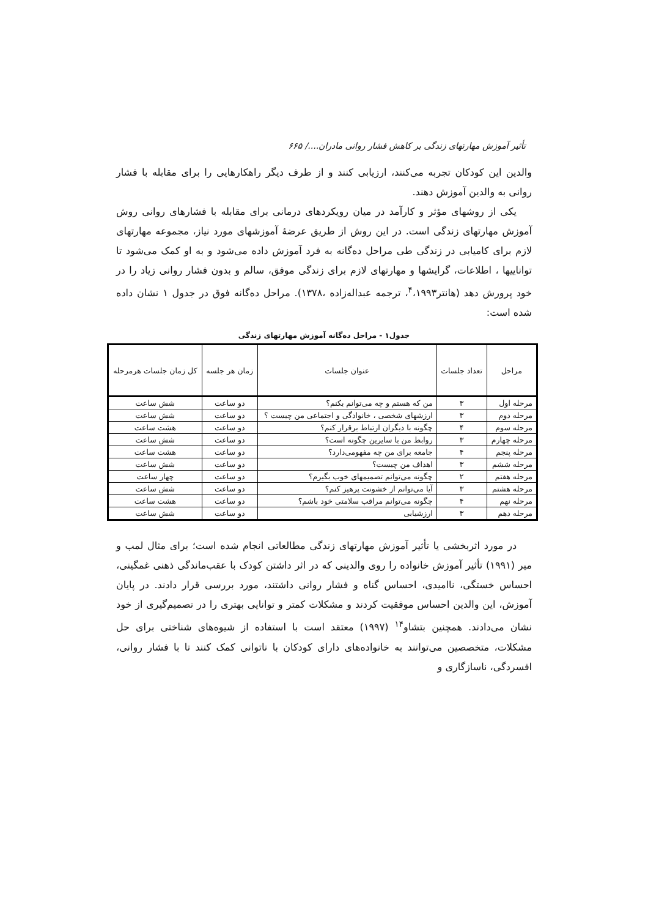تأثیر آموزش مهارتهای زندگی بر کاهش فشار روانی مادران..../ ۶۶۵
والدین این کودکان تجربه می‌کنند، ارزیابی کنند و از طرف دیگر راهکارهایی را برای مقابله با فشار روانی به والدین آموزش دهند.
یکی از روشهای مؤثر و کارآمد در میان رویکردهای درمانی برای مقابله با فشارهای روانی روش آموزش مهارتهای زندگی است. در این روش از طریق عرضهٔ آموزشهای مورد نیاز، مجموعه مهارتهای لازم برای کامیابی در زندگی طی مراحل ده‌گانه به فرد آموزش داده می‌شود و به او کمک می‌شود تا تواناییها ، اطلاعات، گرایشها و مهارتهای لازم برای زندگی موفق، سالم و بدون فشار روانی زیاد را در خود پرورش دهد (هانتر<sup>۴</sup>،۱۹۹۳، ترجمه عبداله‌زاده ،۱۳۷۸). مراحل ده‌گانه فوق در جدول ۱ نشان داده شده است:
جدول۱ - مراحل ده‌گانه آموزش مهارتهای زندگی
| مراحل | تعداد جلسات | عنوان جلسات | زمان هر جلسه | کل زمان جلسات هرمرحله |
| --- | --- | --- | --- | --- |
| مرحله اول | ۳ | من که هستم و چه می‌توانم بکنم؟ | دو ساعت | شش ساعت |
| مرحله دوم | ۳ | ارزشهای شخصی ، خانوادگی و اجتماعی من چیست ؟ | دو ساعت | شش ساعت |
| مرحله سوم | ۴ | چگونه با دیگران ارتباط برقرار کنم؟ | دو ساعت | هشت ساعت |
| مرحله چهارم | ۳ | روابط من با سایرین چگونه است؟ | دو ساعت | شش ساعت |
| مرحله پنجم | ۴ | جامعه برای من چه مفهومی‌دارد؟ | دو ساعت | هشت ساعت |
| مرحله ششم | ۳ | اهداف من چیست؟ | دو ساعت | شش ساعت |
| مرحله هفتم | ۲ | چگونه می‌توانم تصمیمهای خوب بگیرم؟ | دو ساعت | چهار ساعت |
| مرحله هشتم | ۳ | آیا می‌توانم از خشونت پرهیز کنم؟ | دو ساعت | شش ساعت |
| مرحله نهم | ۴ | چگونه می‌توانم مراقب سلامتی خود باشم؟ | دو ساعت | هشت ساعت |
| مرحله دهم | ۳ | ارزشیابی | دو ساعت | شش ساعت |
در مورد اثربخشی یا تأثیر آموزش مهارتهای زندگی مطالعاتی انجام شده است؛ برای مثال لمب و میر (۱۹۹۱) تأثیر آموزش خانواده را روی والدینی که در اثر داشتن کودک با عقب‌ماندگی ذهنی غمگینی، احساس خستگی، ناامیدی، احساس گناه و فشار روانی داشتند، مورد بررسی قرار دادند. در پایان آموزش، این والدین احساس موفقیت کردند و مشکلات کمتر و توانایی بهتری را در تصمیم‌گیری از خود نشان می‌دادند. همچنین بتشاو<sup>۱۴</sup> (۱۹۹۷) معتقد است با استفاده از شیوه‌های شناختی برای حل مشکلات، متخصصین می‌توانند به خانواده‌های دارای کودکان با ناتوانی کمک کنند تا با فشار روانی، افسردگی، ناسازگاری و